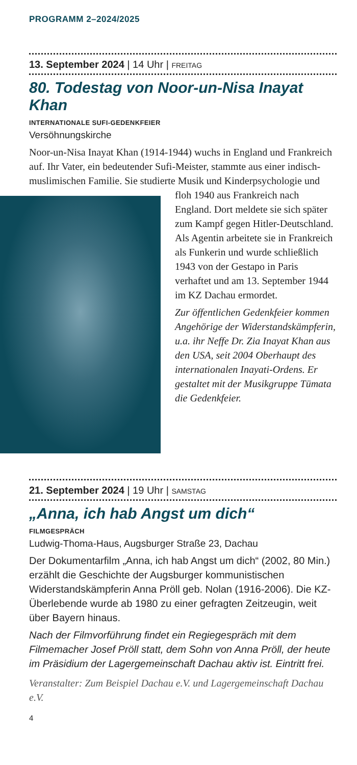PROGRAMM 2–2024/2025
13. September 2024 | 14 Uhr | FREITAG
80. Todestag von Noor-un-Nisa Inayat Khan
INTERNATIONALE SUFI-GEDENKFEIER
Versöhnungskirche
Noor-un-Nisa Inayat Khan (1914-1944) wuchs in England und Frankreich auf. Ihr Vater, ein bedeutender Sufi-Meister, stammte aus einer indisch-muslimischen Familie. Sie studierte Musik und Kinderpsychologie und floh 1940 aus Frankreich nach England. Dort meldete sie sich später zum Kampf gegen Hitler-Deutschland. Als Agentin arbeitete sie in Frankreich als Funkerin und wurde schließlich 1943 von der Gestapo in Paris verhaftet und am 13. September 1944 im KZ Dachau ermordet.
Zur öffentlichen Gedenkfeier kommen Angehörige der Widerstandskämpferin, u.a. ihr Neffe Dr. Zia Inayat Khan aus den USA, seit 2004 Oberhaupt des internationalen Inayati-Ordens. Er gestaltet mit der Musikgruppe Tümata die Gedenkfeier.
21. September 2024 | 19 Uhr | SAMSTAG
„Anna, ich hab Angst um dich“
FILMGESPRÄCH
Ludwig-Thoma-Haus, Augsburger Straße 23, Dachau
Der Dokumentarfilm „Anna, ich hab Angst um dich“ (2002, 80 Min.) erzählt die Geschichte der Augsburger kommunistischen Widerstandskämpferin Anna Pröll geb. Nolan (1916-2006). Die KZ-Überlebende wurde ab 1980 zu einer gefragten Zeitzeugin, weit über Bayern hinaus.
Nach der Filmvorführung findet ein Regiegespräch mit dem Filmemacher Josef Pröll statt, dem Sohn von Anna Pröll, der heute im Präsidium der Lagergemeinschaft Dachau aktiv ist. Eintritt frei.
Veranstalter: Zum Beispiel Dachau e.V. und Lagergemeinschaft Dachau e.V.
4